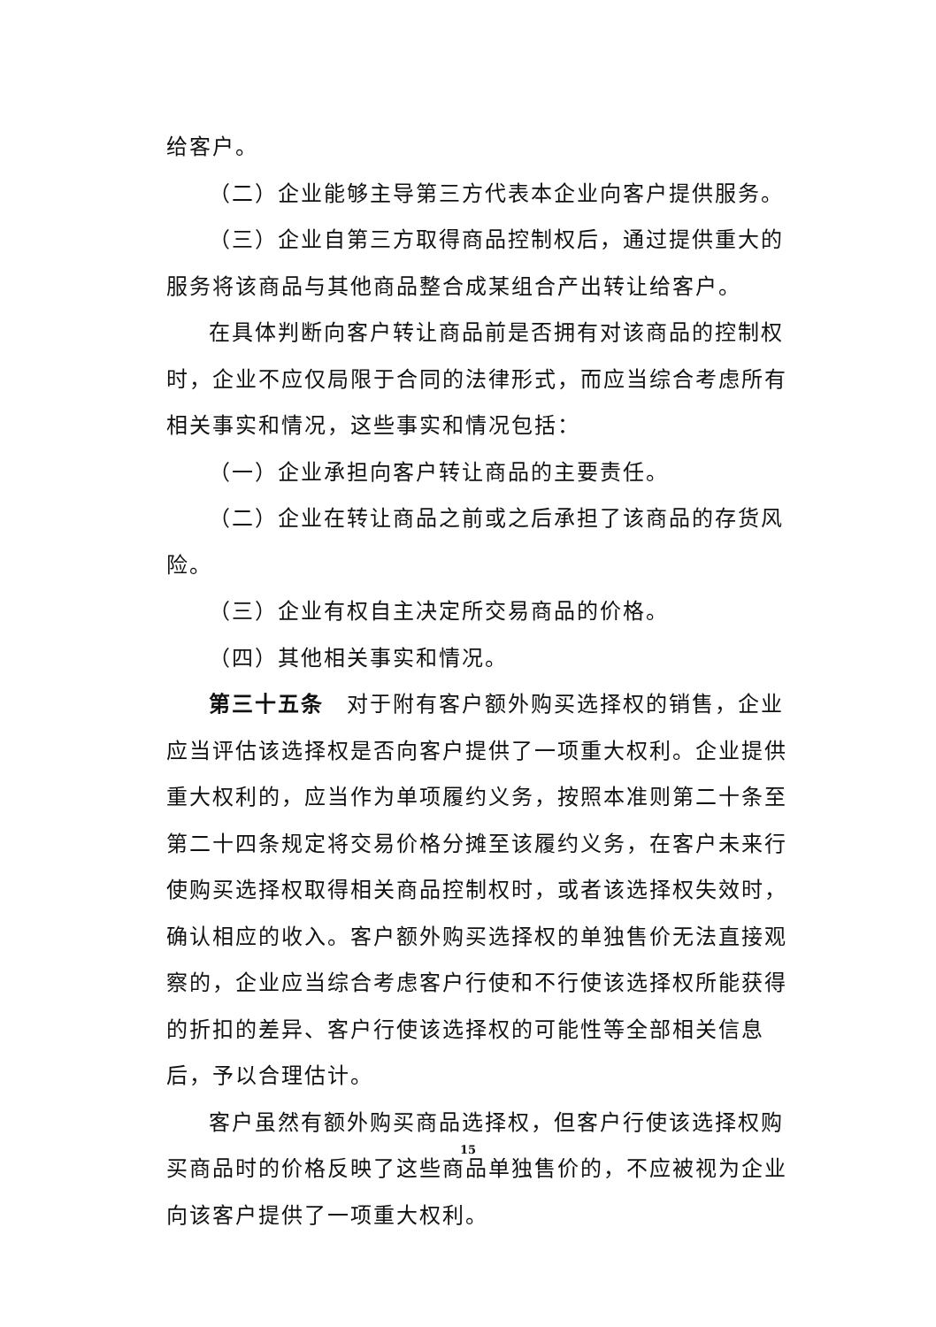给客户。
（二）企业能够主导第三方代表本企业向客户提供服务。
（三）企业自第三方取得商品控制权后，通过提供重大的服务将该商品与其他商品整合成某组合产出转让给客户。
在具体判断向客户转让商品前是否拥有对该商品的控制权时，企业不应仅局限于合同的法律形式，而应当综合考虑所有相关事实和情况，这些事实和情况包括：
（一）企业承担向客户转让商品的主要责任。
（二）企业在转让商品之前或之后承担了该商品的存货风险。
（三）企业有权自主决定所交易商品的价格。
（四）其他相关事实和情况。
第三十五条　对于附有客户额外购买选择权的销售，企业应当评估该选择权是否向客户提供了一项重大权利。企业提供重大权利的，应当作为单项履约义务，按照本准则第二十条至第二十四条规定将交易价格分摊至该履约义务，在客户未来行使购买选择权取得相关商品控制权时，或者该选择权失效时，确认相应的收入。客户额外购买选择权的单独售价无法直接观察的，企业应当综合考虑客户行使和不行使该选择权所能获得的折扣的差异、客户行使该选择权的可能性等全部相关信息后，予以合理估计。
客户虽然有额外购买商品选择权，但客户行使该选择权购买商品时的价格反映了这些商品单独售价的，不应被视为企业向该客户提供了一项重大权利。
15